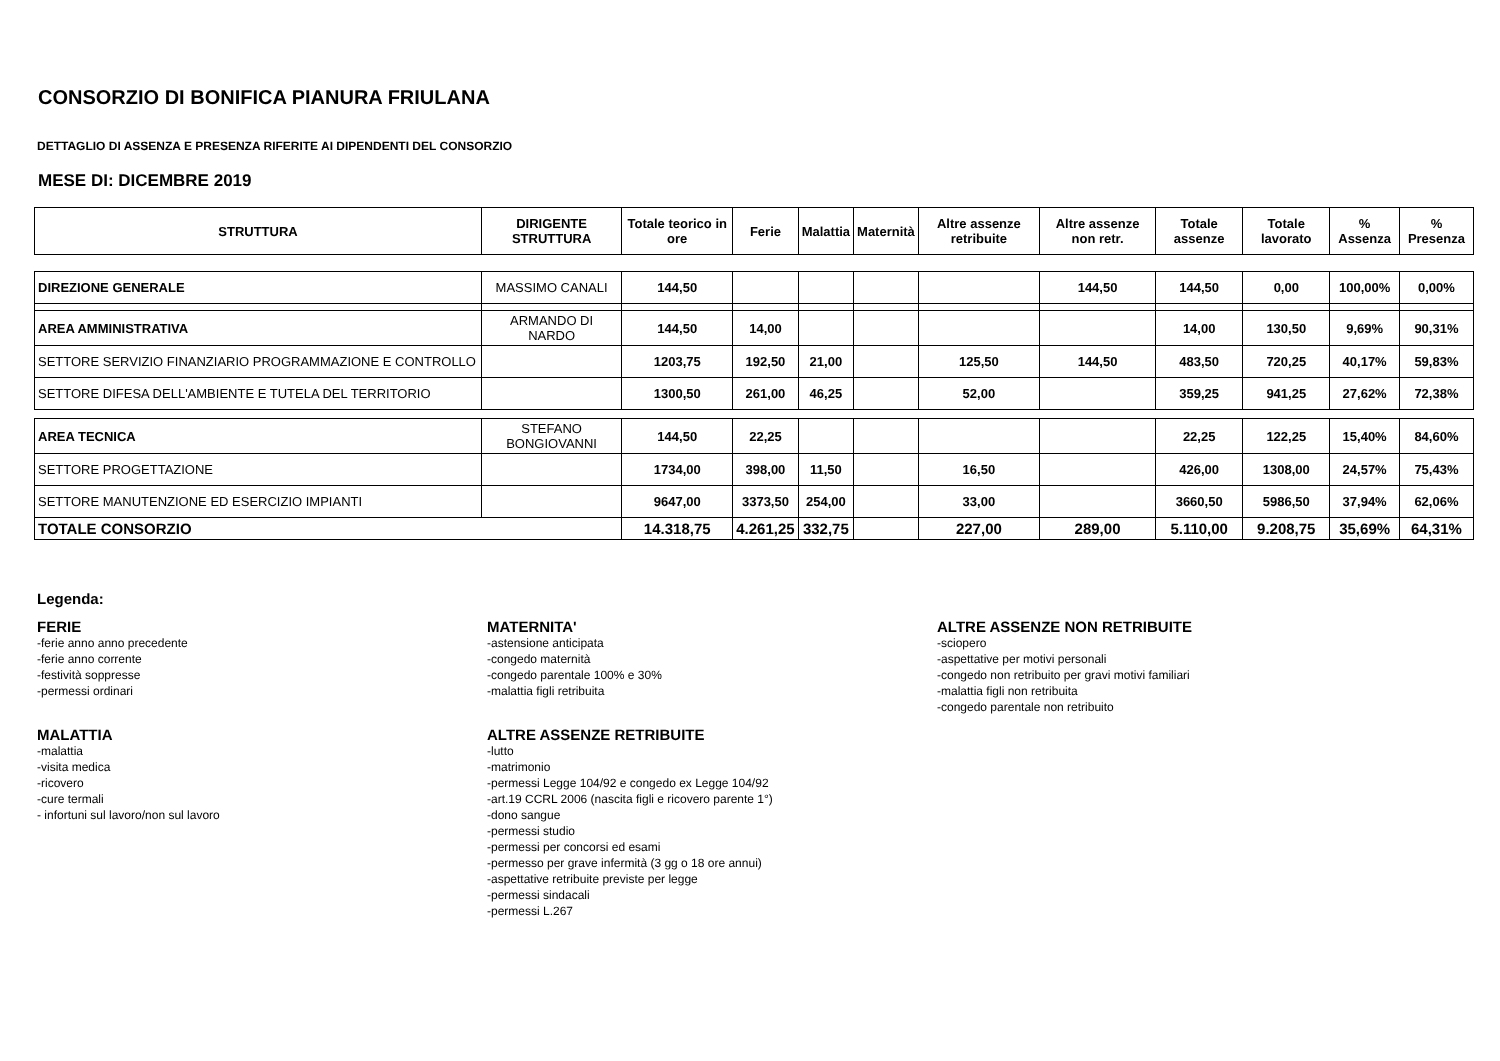CONSORZIO DI BONIFICA PIANURA FRIULANA
DETTAGLIO DI ASSENZA E PRESENZA RIFERITE AI DIPENDENTI DEL CONSORZIO
MESE DI: DICEMBRE 2019
| STRUTTURA | DIRIGENTE STRUTTURA | Totale teorico in ore | Ferie | Malattia | Maternità | Altre assenze retribuite | Altre assenze non retr. | Totale assenze | Totale lavorato | % Assenza | % Presenza |
| --- | --- | --- | --- | --- | --- | --- | --- | --- | --- | --- | --- |
| DIREZIONE GENERALE | MASSIMO CANALI | 144,50 | | | | | 144,50 | 144,50 | 0,00 | 100,00% | 0,00% |
| AREA AMMINISTRATIVA | ARMANDO DI NARDO | 144,50 | 14,00 | | | | | 14,00 | 130,50 | 9,69% | 90,31% |
| SETTORE SERVIZIO FINANZIARIO PROGRAMMAZIONE E CONTROLLO | | 1203,75 | 192,50 | 21,00 | | 125,50 | 144,50 | 483,50 | 720,25 | 40,17% | 59,83% |
| SETTORE DIFESA DELL'AMBIENTE E TUTELA DEL TERRITORIO | | 1300,50 | 261,00 | 46,25 | | 52,00 | | 359,25 | 941,25 | 27,62% | 72,38% |
| AREA TECNICA | STEFANO BONGIOVANNI | 144,50 | 22,25 | | | | | 22,25 | 122,25 | 15,40% | 84,60% |
| SETTORE PROGETTAZIONE | | 1734,00 | 398,00 | 11,50 | | 16,50 | | 426,00 | 1308,00 | 24,57% | 75,43% |
| SETTORE MANUTENZIONE ED ESERCIZIO IMPIANTI | | 9647,00 | 3373,50 | 254,00 | | 33,00 | | 3660,50 | 5986,50 | 37,94% | 62,06% |
| TOTALE CONSORZIO | | 14.318,75 | 4.261,25 | 332,75 | | 227,00 | 289,00 | 5.110,00 | 9.208,75 | 35,69% | 64,31% |
Legenda:
FERIE
-ferie anno anno precedente
-ferie anno corrente
-festività soppresse
-permessi ordinari
MALATTIA
-malattia
-visita medica
-ricovero
-cure termali
- infortuni sul lavoro/non sul lavoro
MATERNITA'
-astensione anticipata
-congedo maternità
-congedo parentale 100% e 30%
-malattia figli retribuita
ALTRE ASSENZE RETRIBUITE
-lutto
-matrimonio
-permessi Legge 104/92 e congedo ex Legge 104/92
-art.19 CCRL 2006 (nascita figli e ricovero parente 1°)
-dono sangue
-permessi studio
-permessi per concorsi ed esami
-permesso per grave infermità (3 gg o 18 ore annui)
-aspettative retribuite previste per legge
-permessi sindacali
-permessi L.267
ALTRE ASSENZE NON RETRIBUITE
-sciopero
-aspettative per motivi personali
-congedo non retribuito per gravi motivi familiari
-malattia figli non retribuita
-congedo parentale non retribuito